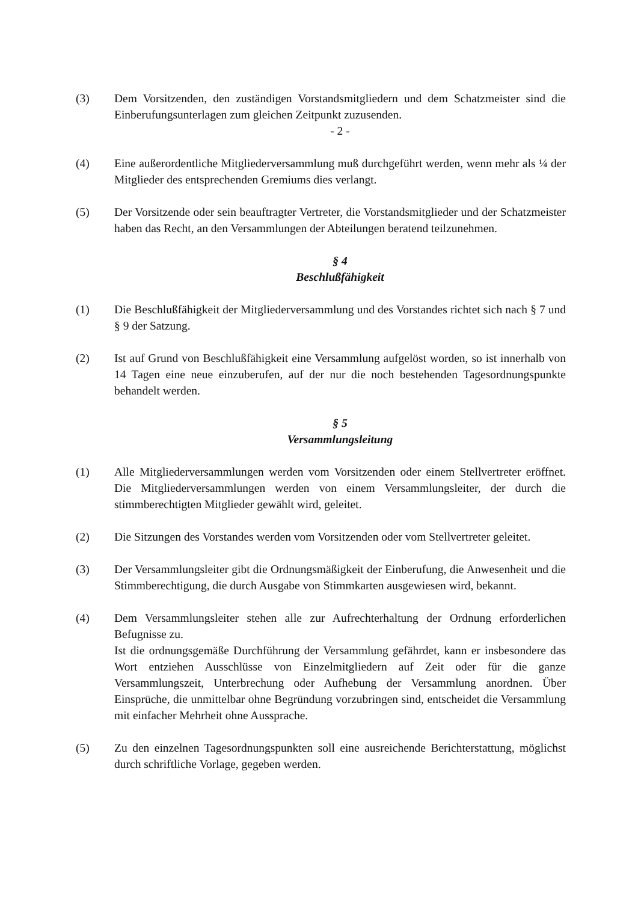(3) Dem Vorsitzenden, den zuständigen Vorstandsmitgliedern und dem Schatzmeister sind die Einberufungsunterlagen zum gleichen Zeitpunkt zuzusenden.
- 2 -
(4) Eine außerordentliche Mitgliederversammlung muß durchgeführt werden, wenn mehr als ¼ der Mitglieder des entsprechenden Gremiums dies verlangt.
(5) Der Vorsitzende oder sein beauftragter Vertreter, die Vorstandsmitglieder und der Schatzmeister haben das Recht, an den Versammlungen der Abteilungen beratend teilzunehmen.
§ 4
Beschlußfähigkeit
(1) Die Beschlußfähigkeit der Mitgliederversammlung und des Vorstandes richtet sich nach § 7 und § 9 der Satzung.
(2) Ist auf Grund von Beschlußfähigkeit eine Versammlung aufgelöst worden, so ist innerhalb von 14 Tagen eine neue einzuberufen, auf der nur die noch bestehenden Tagesordnungspunkte behandelt werden.
§ 5
Versammlungsleitung
(1) Alle Mitgliederversammlungen werden vom Vorsitzenden oder einem Stellvertreter eröffnet. Die Mitgliederversammlungen werden von einem Versammlungsleiter, der durch die stimmberechtigten Mitglieder gewählt wird, geleitet.
(2) Die Sitzungen des Vorstandes werden vom Vorsitzenden oder vom Stellvertreter geleitet.
(3) Der Versammlungsleiter gibt die Ordnungsmäßigkeit der Einberufung, die Anwesenheit und die Stimmberechtigung, die durch Ausgabe von Stimmkarten ausgewiesen wird, bekannt.
(4) Dem Versammlungsleiter stehen alle zur Aufrechterhaltung der Ordnung erforderlichen Befugnisse zu.
Ist die ordnungsgemäße Durchführung der Versammlung gefährdet, kann er insbesondere das Wort entziehen Ausschlüsse von Einzelmitgliedern auf Zeit oder für die ganze Versammlungszeit, Unterbrechung oder Aufhebung der Versammlung anordnen. Über Einsprüche, die unmittelbar ohne Begründung vorzubringen sind, entscheidet die Versammlung mit einfacher Mehrheit ohne Aussprache.
(5) Zu den einzelnen Tagesordnungspunkten soll eine ausreichende Berichterstattung, möglichst durch schriftliche Vorlage, gegeben werden.